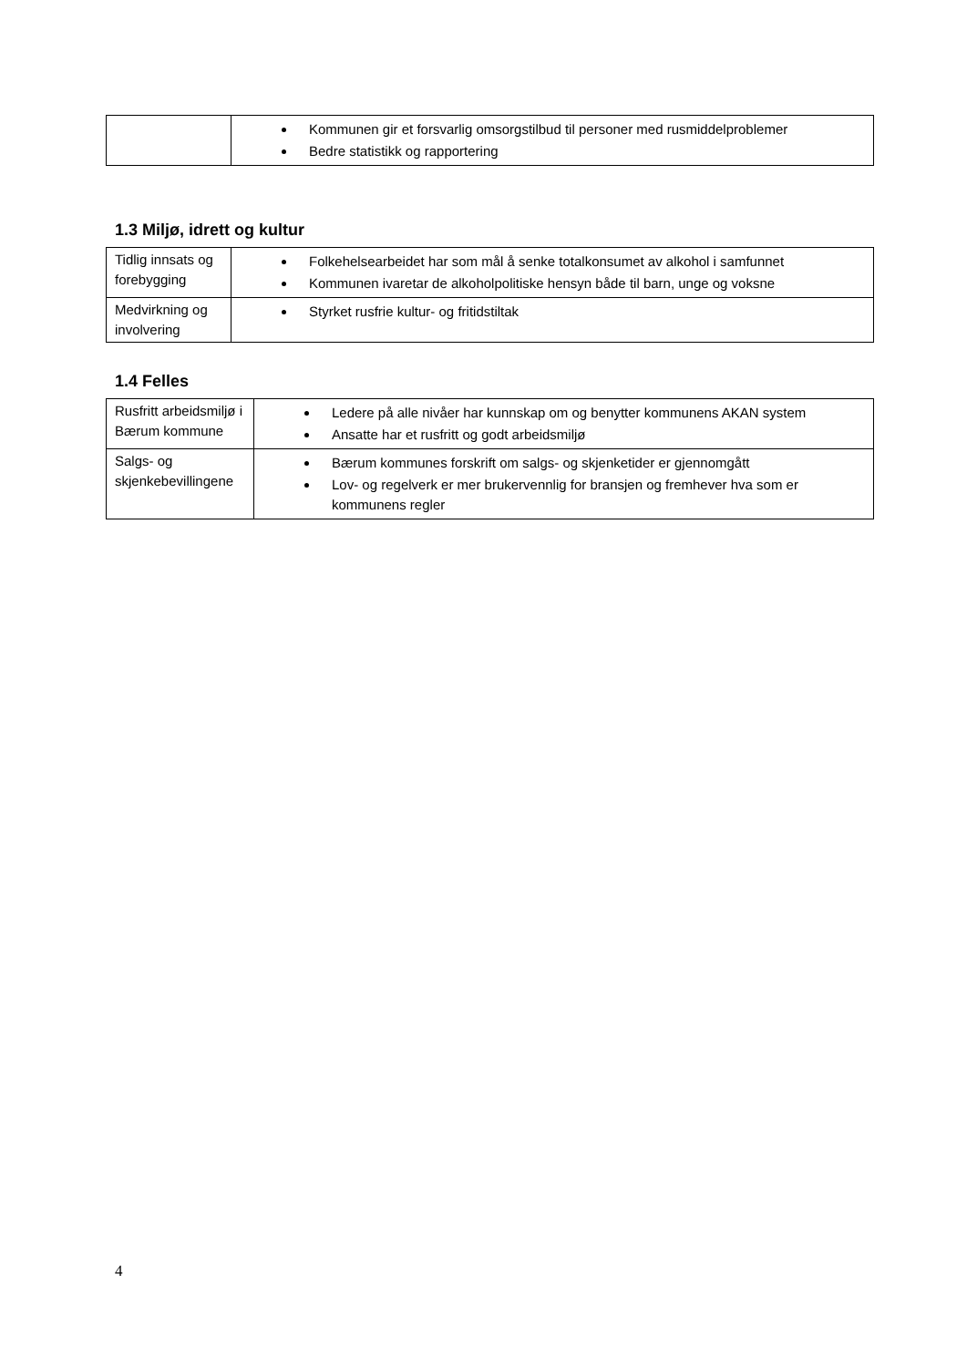| | Kommunen gir et forsvarlig omsorgstilbud til personer med rusmiddelproblemer Bedre statistikk og rapportering |
1.3 Miljø, idrett og kultur
| Tidlig innsats og forebygging | Folkehelsearbeidet har som mål å senke totalkonsumet av alkohol i samfunnet Kommunen ivaretar de alkoholpolitiske hensyn både til barn, unge og voksne |
| Medvirkning og involvering | Styrket rusfrie kultur- og fritidstiltak |
1.4 Felles
| Rusfritt arbeidsmiljø i Bærum kommune | Ledere på alle nivåer har kunnskap om og benytter kommunens AKAN system Ansatte har et rusfritt og godt arbeidsmiljø |
| Salgs- og skjenkebevillingene | Bærum kommunes forskrift om salgs- og skjenketider er gjennomgått Lov- og regelverk er mer brukervennlig for bransjen og fremhever hva som er kommunens regler |
4